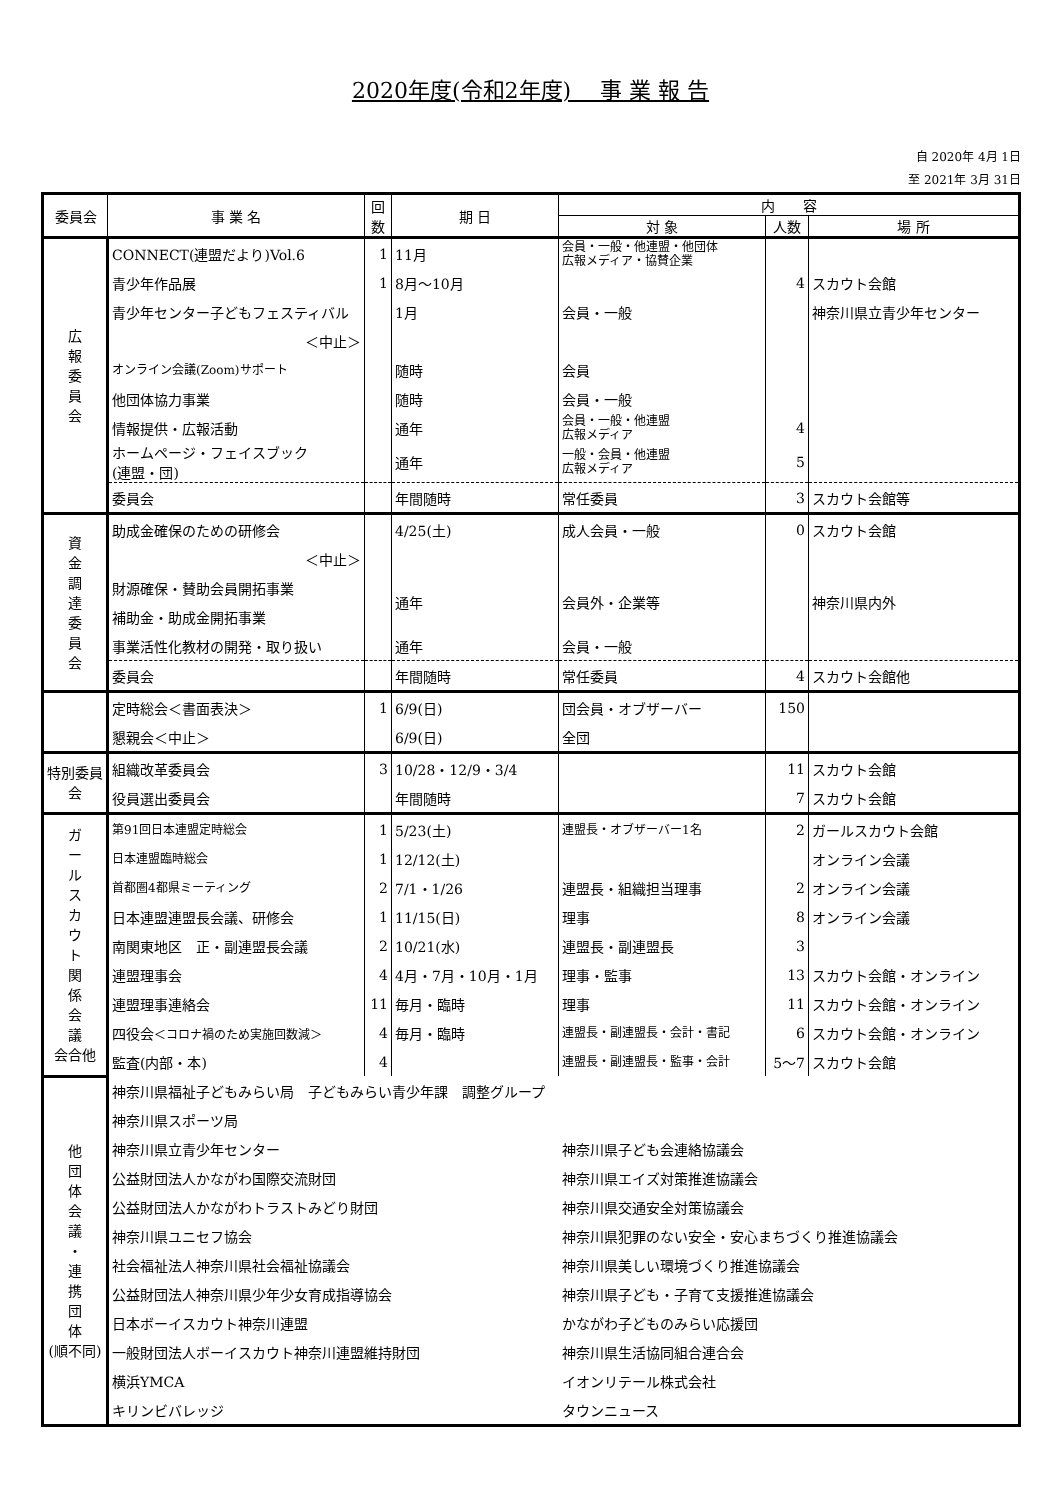2020年度(令和2年度)　 事 業 報 告
自 2020年 4月 1日
至 2021年 3月 31日
| 委員会 | 事 業 名 | 回数 | 期 日 | 内 容 | | |
| --- | --- | --- | --- | --- | --- | --- |
| | | | | 対 象 | 人数 | 場 所 |
| 広 報 委 員 会 | CONNECT(連盟だより)Vol.6 | 1 | 11月 | 会員・一般・他連盟・他団体 広報メディア・協賛企業 | | |
| | 青少年作品展 | 1 | 8月～10月 | | 4 | スカウト会館 |
| | 青少年センター子どもフェスティバル | | 1月 | 会員・一般 | | 神奈川県立青少年センター |
| | ＜中止＞ | | | | | |
| | オンライン会議(Zoom)サポート | | 随時 | 会員 | | |
| | 他団体協力事業 | | 随時 | 会員・一般 | | |
| | 情報提供・広報活動 | | 通年 | 会員・一般・他連盟 広報メディア | 4 | |
| | ホームページ・フェイスブック (連盟・団) | | 通年 | 一般・会員・他連盟 広報メディア | 5 | |
| | 委員会 | | 年間随時 | 常任委員 | 3 | スカウト会館等 |
| 資 金 調 達 委 員 会 | 助成金確保のための研修会 | | 4/25(土) | 成人会員・一般 | 0 | スカウト会館 |
| | ＜中止＞ | | | | | |
| | 財源確保・賛助会員開拓事業 | | 通年 | 会員外・企業等 | | 神奈川県内外 |
| | 補助金・助成金開拓事業 | | | | | |
| | 事業活性化教材の開発・取り扱い | | 通年 | 会員・一般 | | |
| | 委員会 | | 年間随時 | 常任委員 | 4 | スカウト会館他 |
| | 定時総会＜書面表決＞ | 1 | 6/9(日) | 団会員・オブザーバー | 150 | |
| | 懇親会＜中止＞ | | 6/9(日) | 全団 | | |
| 特別委員会 | 組織改革委員会 | 3 | 10/28・12/9・3/4 | | 11 | スカウト会館 |
| | 役員選出委員会 | | 年間随時 | | 7 | スカウト会館 |
| ガ ー ル ス カ ウ ト 関 係 会 議 会合他 | 第91回日本連盟定時総会 | 1 | 5/23(土) | 連盟長・オブザーバー1名 | 2 | ガールスカウト会館 |
| | 日本連盟臨時総会 | 1 | 12/12(土) | | | オンライン会議 |
| | 首都圏4都県ミーティング | 2 | 7/1・1/26 | 連盟長・組織担当理事 | 2 | オンライン会議 |
| | 日本連盟連盟長会議、研修会 | 1 | 11/15(日) | 理事 | 8 | オンライン会議 |
| | 南関東地区 正・副連盟長会議 | 2 | 10/21(水) | 連盟長・副連盟長 | 3 | |
| | 連盟理事会 | 4 | 4月・7月・10月・1月 | 理事・監事 | 13 | スカウト会館・オンライン |
| | 連盟理事連絡会 | 11 | 毎月・臨時 | 理事 | 11 | スカウト会館・オンライン |
| | 四役会 ＜コロナ禍のため実施回数減＞ | 4 | 毎月・臨時 | 連盟長・副連盟長・会計・書記 | 6 | スカウト会館・オンライン |
| | 監査(内部・本) | 4 | | 連盟長・副連盟長・監事・会計 | 5～7 | スカウト会館 |
| 他 団 体 会 議 ・ 連 携 団 体 (順不同) | 神奈川県福祉子どもみらい局 子どもみらい青少年課 調整グループ | | | | | |
| | 神奈川県スポーツ局 | | | | | |
| | 神奈川県立青少年センター | | | 神奈川県子ども会連絡協議会 | | |
| | 公益財団法人かながわ国際交流財団 | | | 神奈川県エイズ対策推進協議会 | | |
| | 公益財団法人かながわトラストみどり財団 | | | 神奈川県交通安全対策協議会 | | |
| | 神奈川県ユニセフ協会 | | | 神奈川県犯罪のない安全・安心まちづくり推進協議会 | | |
| | 社会福祉法人神奈川県社会福祉協議会 | | | 神奈川県美しい環境づくり推進協議会 | | |
| | 公益財団法人神奈川県少年少女育成指導協会 | | | 神奈川県子ども・子育て支援推進協議会 | | |
| | 日本ボーイスカウト神奈川連盟 | | | かながわ子どものみらい応援団 | | |
| | 一般財団法人ボーイスカウト神奈川連盟維持財団 | | | 神奈川県生活協同組合連合会 | | |
| | 横浜YMCA | | | イオンリテール株式会社 | | |
| | キリンビバレッジ | | | タウンニュース | | |